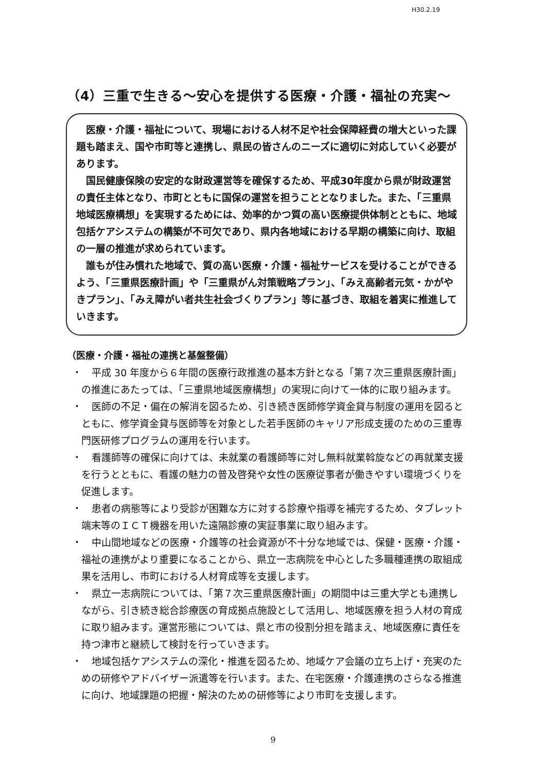H30.2.19
（4）三重で生きる～安心を提供する医療・介護・福祉の充実～
医療・介護・福祉について、現場における人材不足や社会保障経費の増大といった課題も踏まえ、国や市町等と連携し、県民の皆さんのニーズに適切に対応していく必要があります。
国民健康保険の安定的な財政運営等を確保するため、平成30年度から県が財政運営の責任主体となり、市町とともに国保の運営を担うこととなりました。また、「三重県地域医療構想」を実現するためには、効率的かつ質の高い医療提供体制とともに、地域包括ケアシステムの構築が不可欠であり、県内各地域における早期の構築に向け、取組の一層の推進が求められています。
誰もが住み慣れた地域で、質の高い医療・介護・福祉サービスを受けることができるよう、「三重県医療計画」や「三重県がん対策戦略プラン」、「みえ高齢者元気・かがやきプラン」、「みえ障がい者共生社会づくりプラン」等に基づき、取組を着実に推進していきます。
（医療・介護・福祉の連携と基盤整備）
・　平成 30 年度から６年間の医療行政推進の基本方針となる「第７次三重県医療計画」の推進にあたっては、「三重県地域医療構想」の実現に向けて一体的に取り組みます。
・　医師の不足・偏在の解消を図るため、引き続き医師修学資金貸与制度の運用を図るとともに、修学資金貸与医師等を対象とした若手医師のキャリア形成支援のための三重専門医研修プログラムの運用を行います。
・　看護師等の確保に向けては、未就業の看護師等に対し無料就業斡旋などの再就業支援を行うとともに、看護の魅力の普及啓発や女性の医療従事者が働きやすい環境づくりを促進します。
・　患者の病態等により受診が困難な方に対する診療や指導を補完するため、タブレット端末等のＩＣＴ機器を用いた遠隔診療の実証事業に取り組みます。
・　中山間地域などの医療・介護等の社会資源が不十分な地域では、保健・医療・介護・福祉の連携がより重要になることから、県立一志病院を中心とした多職種連携の取組成果を活用し、市町における人材育成等を支援します。
・　県立一志病院については、「第７次三重県医療計画」の期間中は三重大学とも連携しながら、引き続き総合診療医の育成拠点施設として活用し、地域医療を担う人材の育成に取り組みます。運営形態については、県と市の役割分担を踏まえ、地域医療に責任を持つ津市と継続して検討を行っていきます。
・　地域包括ケアシステムの深化・推進を図るため、地域ケア会議の立ち上げ・充実のための研修やアドバイザー派遣等を行います。また、在宅医療・介護連携のさらなる推進に向け、地域課題の把握・解決のための研修等により市町を支援します。
9